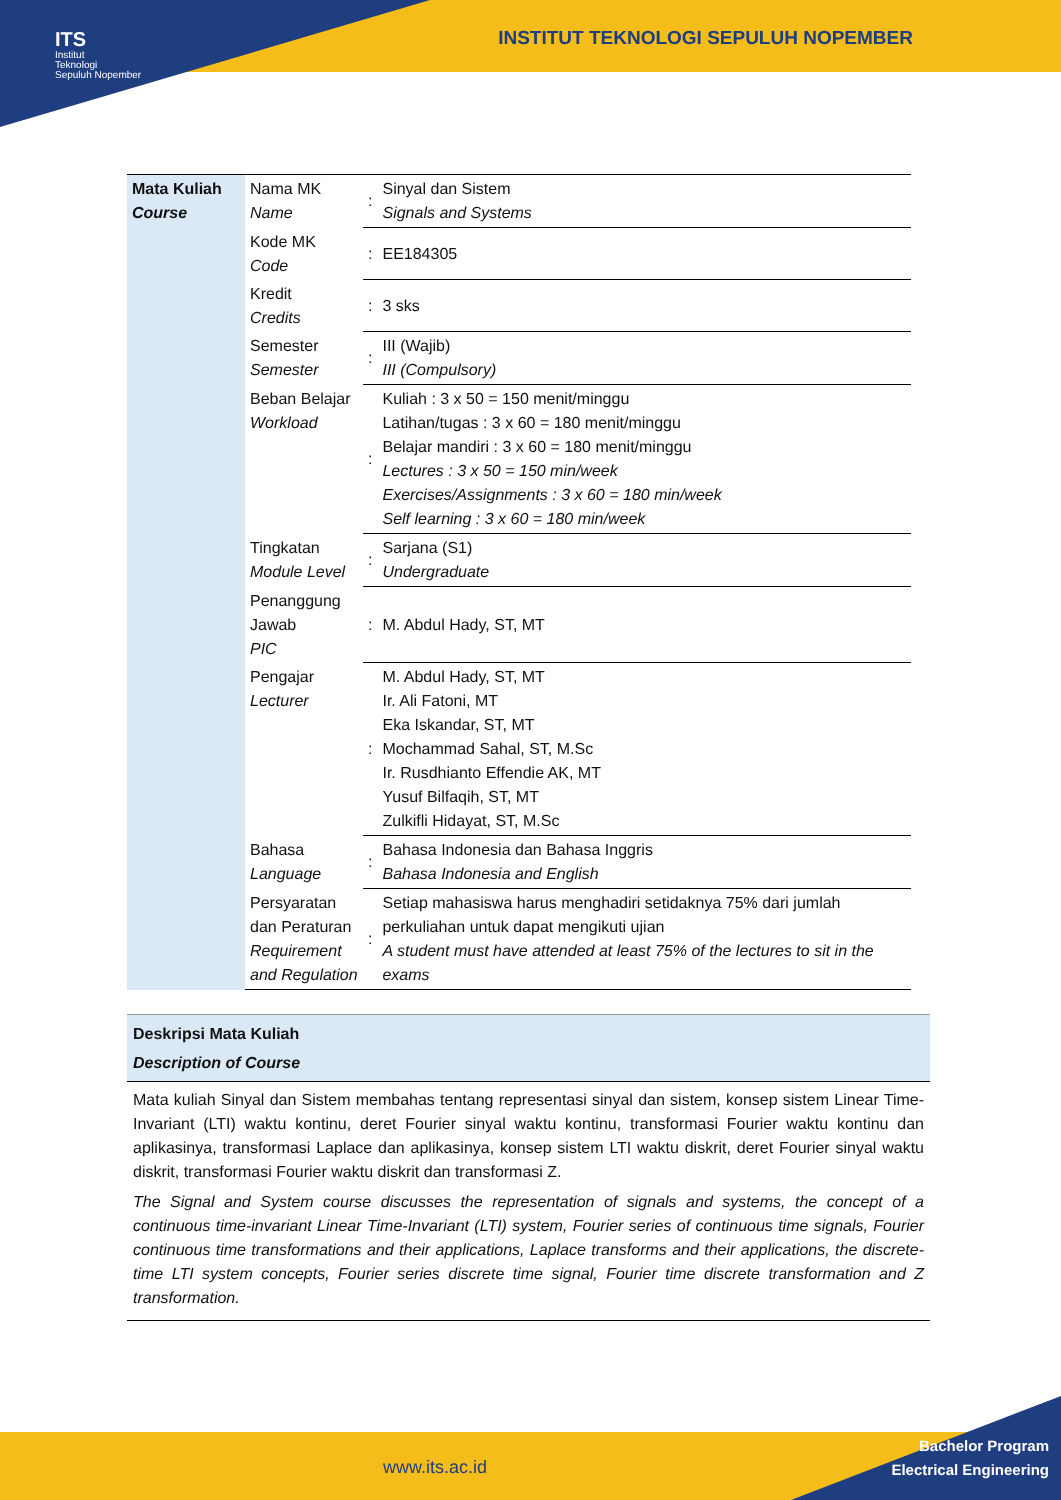ITS
Institut
Teknologi
Sepuluh Nopember
INSTITUT TEKNOLOGI SEPULUH NOPEMBER
| Mata Kuliah Course | Nama MK Name | : | Sinyal dan Sistem Signals and Systems |
| | Kode MK Code | : | EE184305 |
| | Kredit Credits | : | 3 sks |
| | Semester Semester | : | III (Wajib) III (Compulsory) |
| | Beban Belajar Workload | : | Kuliah : 3 x 50 = 150 menit/minggu Latihan/tugas : 3 x 60 = 180 menit/minggu Belajar mandiri : 3 x 60 = 180 menit/minggu Lectures : 3 x 50 = 150 min/week Exercises/Assignments : 3 x 60 = 180 min/week Self learning : 3 x 60 = 180 min/week |
| | Tingkatan Module Level | : | Sarjana (S1) Undergraduate |
| | Penanggung Jawab PIC | : | M. Abdul Hady, ST, MT |
| | Pengajar Lecturer | : | M. Abdul Hady, ST, MT Ir. Ali Fatoni, MT Eka Iskandar, ST, MT Mochammad Sahal, ST, M.Sc Ir. Rusdhianto Effendie AK, MT Yusuf Bilfaqih, ST, MT Zulkifli Hidayat, ST, M.Sc |
| | Bahasa Language | : | Bahasa Indonesia dan Bahasa Inggris Bahasa Indonesia and English |
| | Persyaratan dan Peraturan Requirement and Regulation | : | Setiap mahasiswa harus menghadiri setidaknya 75% dari jumlah perkuliahan untuk dapat mengikuti ujian A student must have attended at least 75% of the lectures to sit in the exams |
Deskripsi Mata Kuliah
Description of Course
Mata kuliah Sinyal dan Sistem membahas tentang representasi sinyal dan sistem, konsep sistem Linear Time-Invariant (LTI) waktu kontinu, deret Fourier sinyal waktu kontinu, transformasi Fourier waktu kontinu dan aplikasinya, transformasi Laplace dan aplikasinya, konsep sistem LTI waktu diskrit, deret Fourier sinyal waktu diskrit, transformasi Fourier waktu diskrit dan transformasi Z.
The Signal and System course discusses the representation of signals and systems, the concept of a continuous time-invariant Linear Time-Invariant (LTI) system, Fourier series of continuous time signals, Fourier continuous time transformations and their applications, Laplace transforms and their applications, the discrete-time LTI system concepts, Fourier series discrete time signal, Fourier time discrete transformation and Z transformation.
www.its.ac.id
Bachelor Program
Electrical Engineering